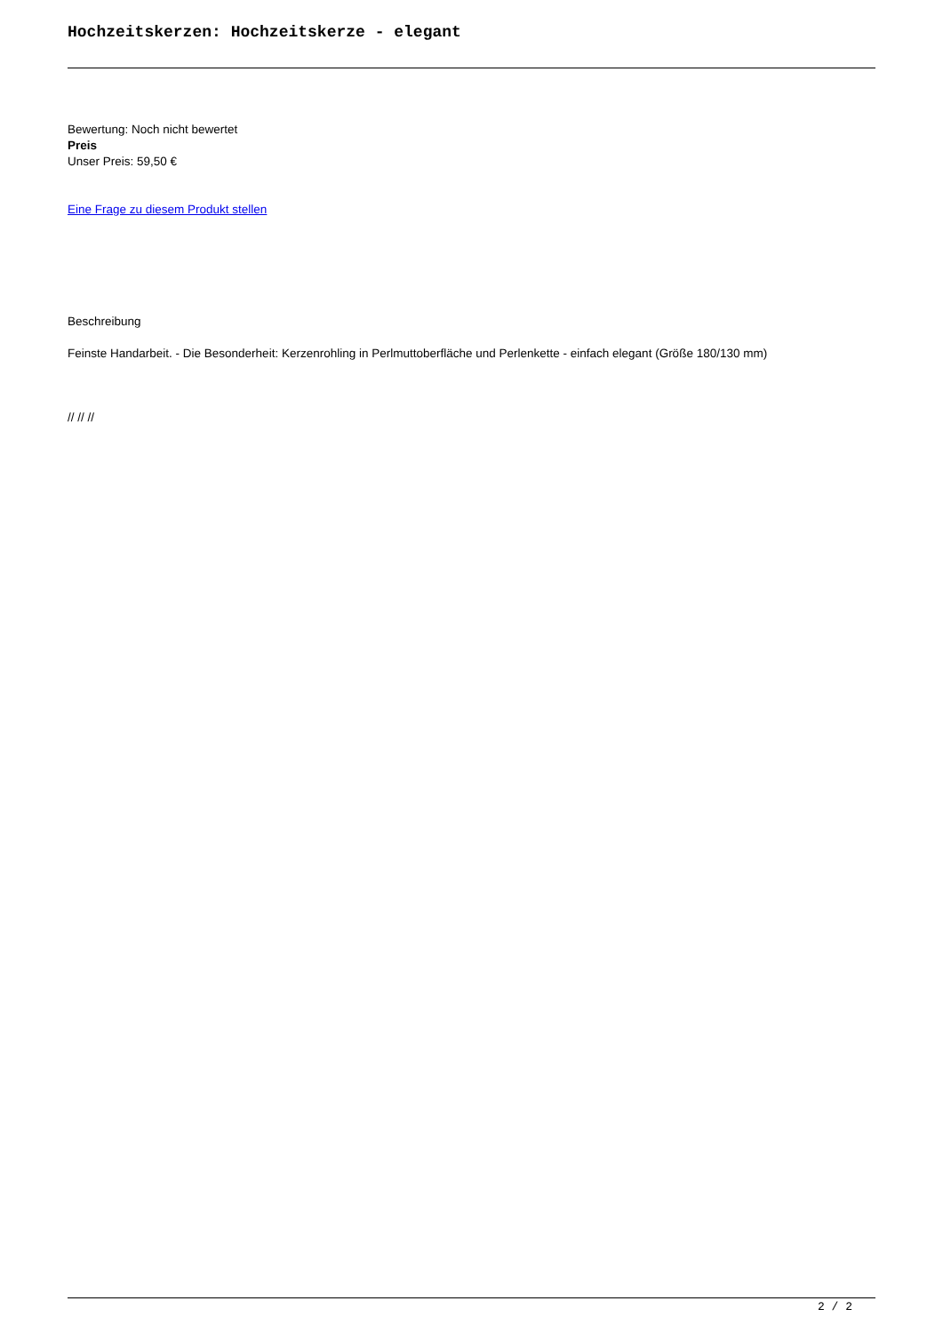Hochzeitskerzen: Hochzeitskerze - elegant
Bewertung: Noch nicht bewertet
Preis
Unser Preis: 59,50 €
Eine Frage zu diesem Produkt stellen
Beschreibung
Feinste Handarbeit. - Die Besonderheit: Kerzenrohling in Perlmuttoberfläche und Perlenkette - einfach elegant (Größe 180/130 mm)
// // //
2 / 2